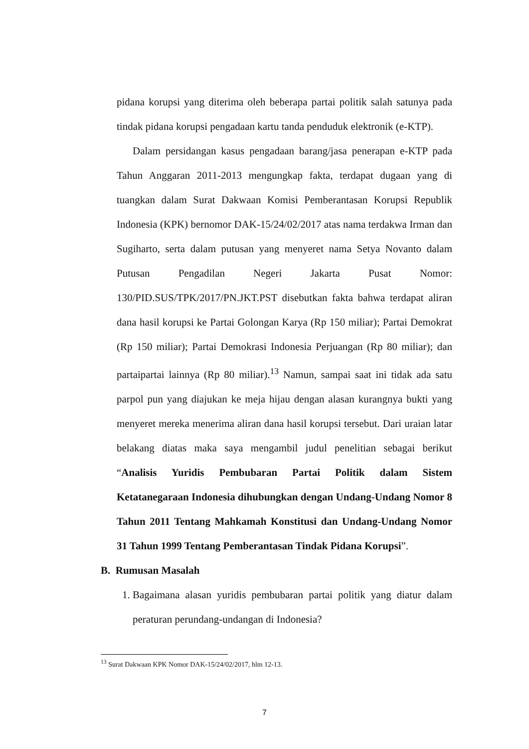pidana korupsi yang diterima oleh beberapa partai politik salah satunya pada tindak pidana korupsi pengadaan kartu tanda penduduk elektronik (e-KTP).
Dalam persidangan kasus pengadaan barang/jasa penerapan e-KTP pada Tahun Anggaran 2011-2013 mengungkap fakta, terdapat dugaan yang di tuangkan dalam Surat Dakwaan Komisi Pemberantasan Korupsi Republik Indonesia (KPK) bernomor DAK-15/24/02/2017 atas nama terdakwa Irman dan Sugiharto, serta dalam putusan yang menyeret nama Setya Novanto dalam Putusan Pengadilan Negeri Jakarta Pusat Nomor: 130/PID.SUS/TPK/2017/PN.JKT.PST disebutkan fakta bahwa terdapat aliran dana hasil korupsi ke Partai Golongan Karya (Rp 150 miliar); Partai Demokrat (Rp 150 miliar); Partai Demokrasi Indonesia Perjuangan (Rp 80 miliar); dan partaipartai lainnya (Rp 80 miliar).<sup>13</sup> Namun, sampai saat ini tidak ada satu parpol pun yang diajukan ke meja hijau dengan alasan kurangnya bukti yang menyeret mereka menerima aliran dana hasil korupsi tersebut. Dari uraian latar belakang diatas maka saya mengambil judul penelitian sebagai berikut “Analisis Yuridis Pembubaran Partai Politik dalam Sistem Ketatanegaraan Indonesia dihubungkan dengan Undang-Undang Nomor 8 Tahun 2011 Tentang Mahkamah Konstitusi dan Undang-Undang Nomor 31 Tahun 1999 Tentang Pemberantasan Tindak Pidana Korupsi”.
B. Rumusan Masalah
1. Bagaimana alasan yuridis pembubaran partai politik yang diatur dalam peraturan perundang-undangan di Indonesia?
<sup>13</sup> Surat Dakwaan KPK Nomor DAK-15/24/02/2017, hlm 12-13.
7